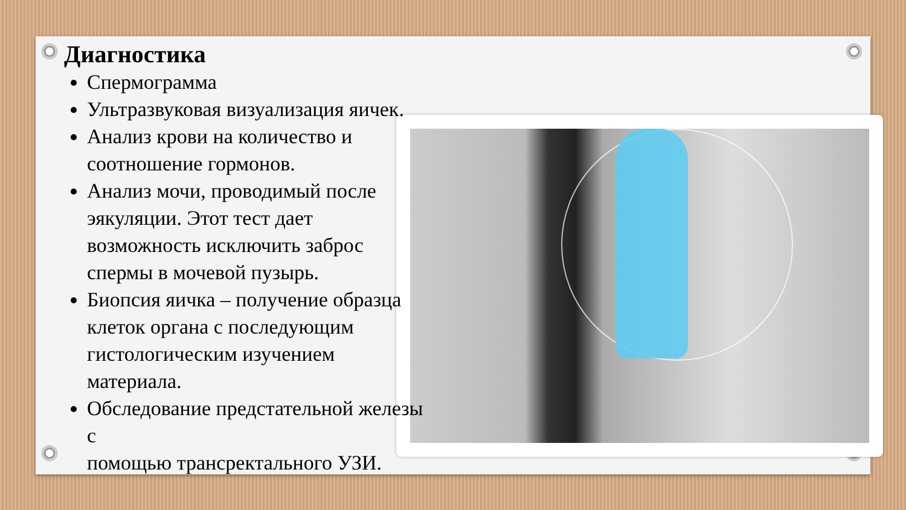Диагностика
Спермограмма
Ультразвуковая визуализация яичек.
Анализ крови на количество и соотношение гормонов.
Анализ мочи, проводимый после эякуляции. Этот тест дает возможность исключить заброс спермы в мочевой пузырь.
Биопсия яичка – получение образца клеток органа с последующим гистологическим изучением материала.
Обследование предстательной железы с
помощью трансректального УЗИ.